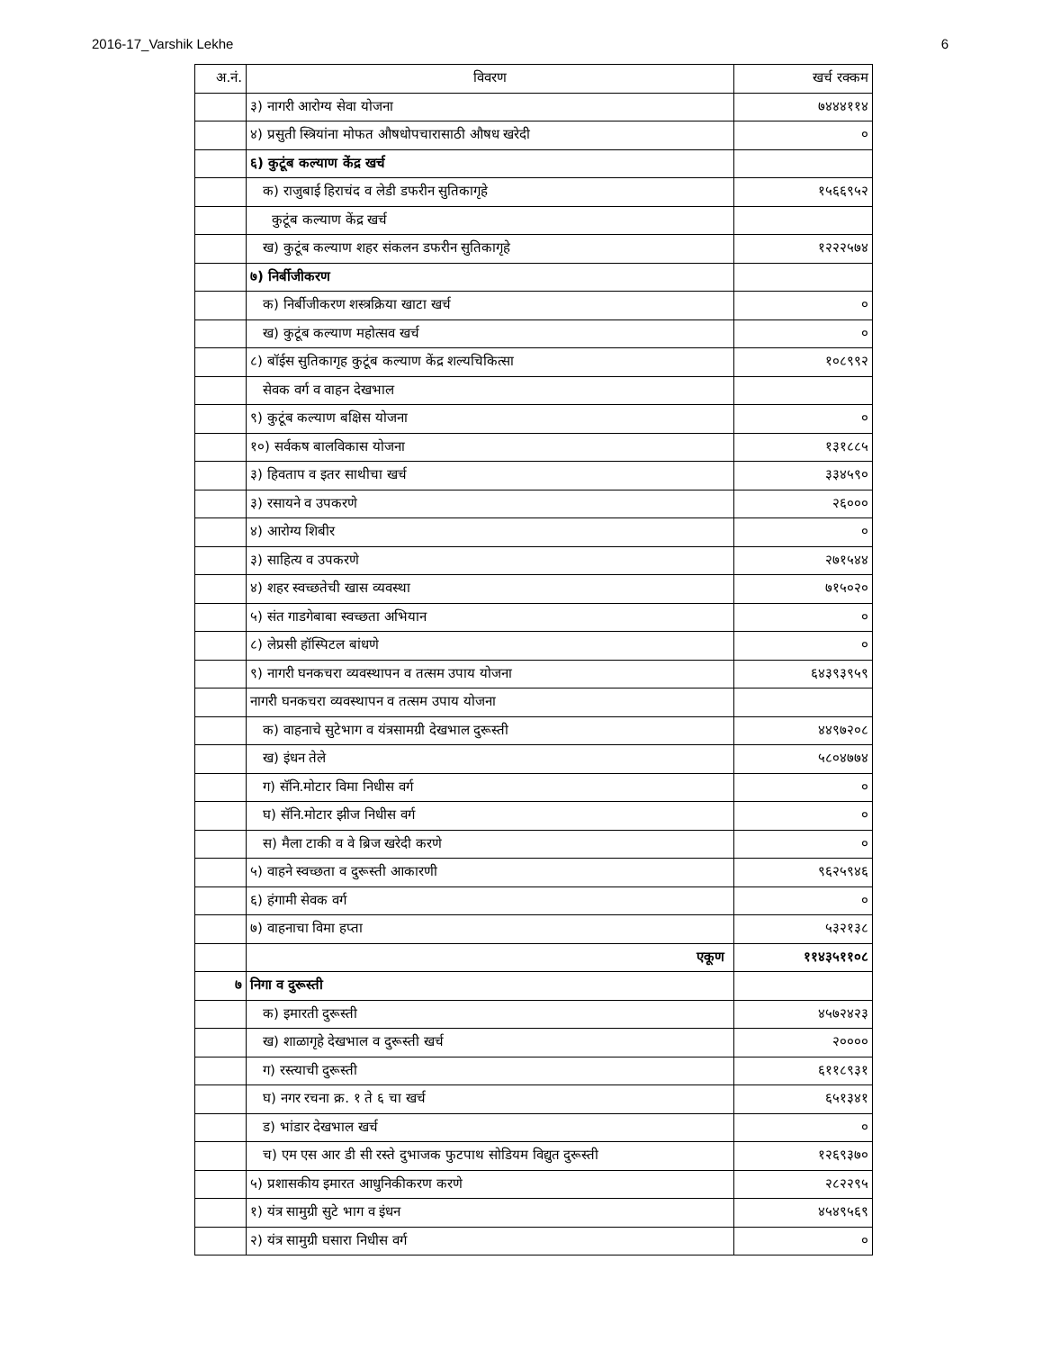2016-17_Varshik Lekhe 6
| अ.नं. | विवरण | खर्च रक्कम |
| --- | --- | --- |
| | ३) नागरी आरोग्य सेवा योजना | ७४४४११४ |
| | ४) प्रसुती स्त्रियांना मोफत औषधोपचारासाठी औषध खरेदी | ० |
| | ६) कुटूंब कल्याण केंद्र खर्च | |
| | क) राजुबाई हिराचंद व लेडी डफरीन सुतिकागृहे | १५६६९५२ |
| | कुटूंब कल्याण केंद्र खर्च | |
| | ख) कुटूंब कल्याण शहर संकलन डफरीन सुतिकागृहे | १२२२५७४ |
| | ७) निर्बीजीकरण | |
| | क) निर्बीजीकरण शस्त्रक्रिया खाटा खर्च | ० |
| | ख) कुटूंब कल्याण महोत्सव खर्च | ० |
| | ८) बॉईस सुतिकागृह कुटूंब कल्याण केंद्र शल्यचिकित्सा | १०८९९२ |
| | सेवक वर्ग व वाहन देखभाल | |
| | ९) कुटूंब कल्याण बक्षिस योजना | ० |
| | १०) सर्वकष बालविकास योजना | १३१८८५ |
| | ३) हिवताप व इतर साथीचा खर्च | ३३४५९० |
| | ३) रसायने व उपकरणे | २६००० |
| | ४) आरोग्य शिबीर | ० |
| | ३) साहित्य व उपकरणे | २७१५४४ |
| | ४) शहर स्वच्छतेची खास व्यवस्था | ७१५०२० |
| | ५) संत गाडगेबाबा स्वच्छता अभियान | ० |
| | ८) लेप्रसी हॉस्पिटल बांधणे | ० |
| | ९) नागरी घनकचरा व्यवस्थापन व तत्सम उपाय योजना | ६४३९३९५९ |
| | नागरी घनकचरा व्यवस्थापन व तत्सम उपाय योजना | |
| | क) वाहनाचे सुटेभाग व यंत्रसामग्री देखभाल दुरूस्ती | ४४९७२०८ |
| | ख) इंधन तेले | ५८०४७७४ |
| | ग) सॅनि.मोटार विमा निधीस वर्ग | ० |
| | घ) सॅनि.मोटार झीज निधीस वर्ग | ० |
| | स) मैला टाकी व वे ब्रिज खरेदी करणे | ० |
| | ५) वाहने स्वच्छता व दुरूस्ती आकारणी | ९६२५९४६ |
| | ६) हंगामी सेवक वर्ग | ० |
| | ७) वाहनाचा विमा हप्ता | ५३२१३८ |
| | एकूण | ११४३५११०८ |
| ७ | निगा व दुरूस्ती | |
| | क) इमारती दुरूस्ती | ४५७२४२३ |
| | ख) शाळागृहे देखभाल व दुरूस्ती खर्च | २०००० |
| | ग) रस्त्याची दुरूस्ती | ६११८९३१ |
| | घ) नगर रचना क्र. १ ते ६ चा खर्च | ६५१३४१ |
| | ड) भांडार देखभाल खर्च | ० |
| | च) एम एस आर डी सी रस्ते दुभाजक फुटपाथ सोडियम विद्युत दुरूस्ती | १२६९३७० |
| | ५) प्रशासकीय इमारत आधुनिकीकरण करणे | २८२२९५ |
| | १) यंत्र सामुग्री सुटे भाग व इंधन | ४५४९५६९ |
| | २) यंत्र सामुग्री घसारा निधीस वर्ग | ० |